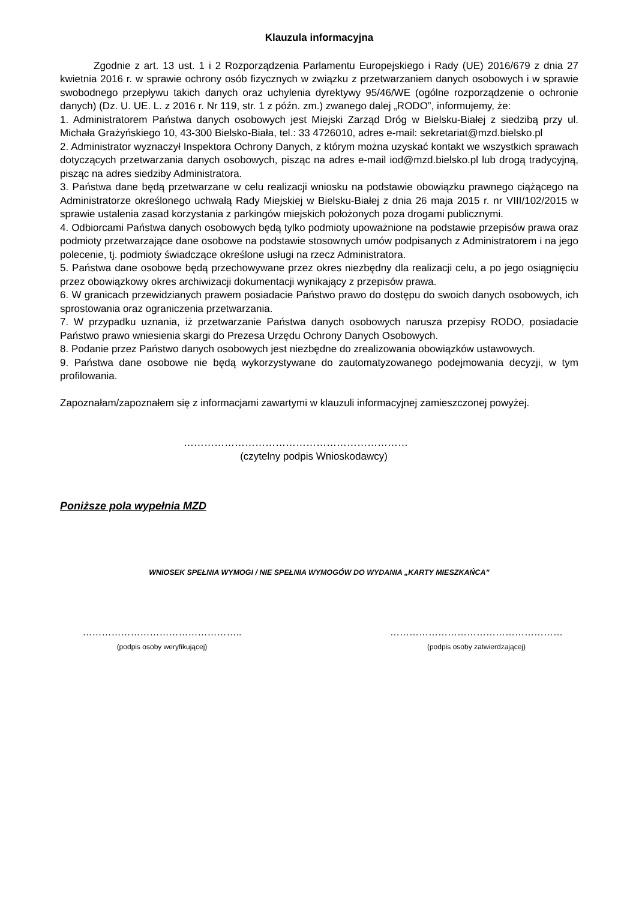Klauzula informacyjna
Zgodnie z art. 13 ust. 1 i 2 Rozporządzenia Parlamentu Europejskiego i Rady (UE) 2016/679 z dnia 27 kwietnia 2016 r. w sprawie ochrony osób fizycznych w związku z przetwarzaniem danych osobowych i w sprawie swobodnego przepływu takich danych oraz uchylenia dyrektywy 95/46/WE (ogólne rozporządzenie o ochronie danych) (Dz. U. UE. L. z 2016 r. Nr 119, str. 1 z późn. zm.) zwanego dalej „RODO”, informujemy, że:
1. Administratorem Państwa danych osobowych jest Miejski Zarząd Dróg w Bielsku-Białej z siedzibą przy ul. Michała Grażyńskiego 10, 43-300 Bielsko-Biała, tel.: 33 4726010, adres e-mail: sekretariat@mzd.bielsko.pl
2. Administrator wyznaczył Inspektora Ochrony Danych, z którym można uzyskać kontakt we wszystkich sprawach dotyczących przetwarzania danych osobowych, pisząc na adres e-mail iod@mzd.bielsko.pl lub drogą tradycyjną, pisząc na adres siedziby Administratora.
3. Państwa dane będą przetwarzane w celu realizacji wniosku na podstawie obowiązku prawnego ciążącego na Administratorze określonego uchwałą Rady Miejskiej w Bielsku-Białej z dnia 26 maja 2015 r. nr VIII/102/2015 w sprawie ustalenia zasad korzystania z parkingów miejskich położonych poza drogami publicznymi.
4. Odbiorcami Państwa danych osobowych będą tylko podmioty upoważnione na podstawie przepisów prawa oraz podmioty przetwarzające dane osobowe na podstawie stosownych umów podpisanych z Administratorem i na jego polecenie, tj. podmioty świadczące określone usługi na rzecz Administratora.
5. Państwa dane osobowe będą przechowywane przez okres niezbędny dla realizacji celu, a po jego osiągnięciu przez obowiązkowy okres archiwizacji dokumentacji wynikający z przepisów prawa.
6. W granicach przewidzianych prawem posiadacie Państwo prawo do dostępu do swoich danych osobowych, ich sprostowania oraz ograniczenia przetwarzania.
7. W przypadku uznania, iż przetwarzanie Państwa danych osobowych narusza przepisy RODO, posiadacie Państwo prawo wniesienia skargi do Prezesa Urzędu Ochrony Danych Osobowych.
8. Podanie przez Państwo danych osobowych jest niezbędne do zrealizowania obowiązków ustawowych.
9. Państwa dane osobowe nie będą wykorzystywane do zautomatyzowanego podejmowania decyzji, w tym profilowania.
Zapoznałam/zapoznałem się z informacjami zawartymi w klauzuli informacyjnej zamieszczonej powyżej.
…………………………………………………………
(czytelny podpis Wnioskodawcy)
Poniższe pola wypełnia MZD
WNIOSEK SPEŁNIA WYMOGI / NIE SPEŁNIA WYMOGÓW DO WYDANIA „KARTY MIESZKAŃCA”
…………………………………………..
(podpis osoby weryfikującej)
………………………………………………
(podpis osoby zatwierdzającej)